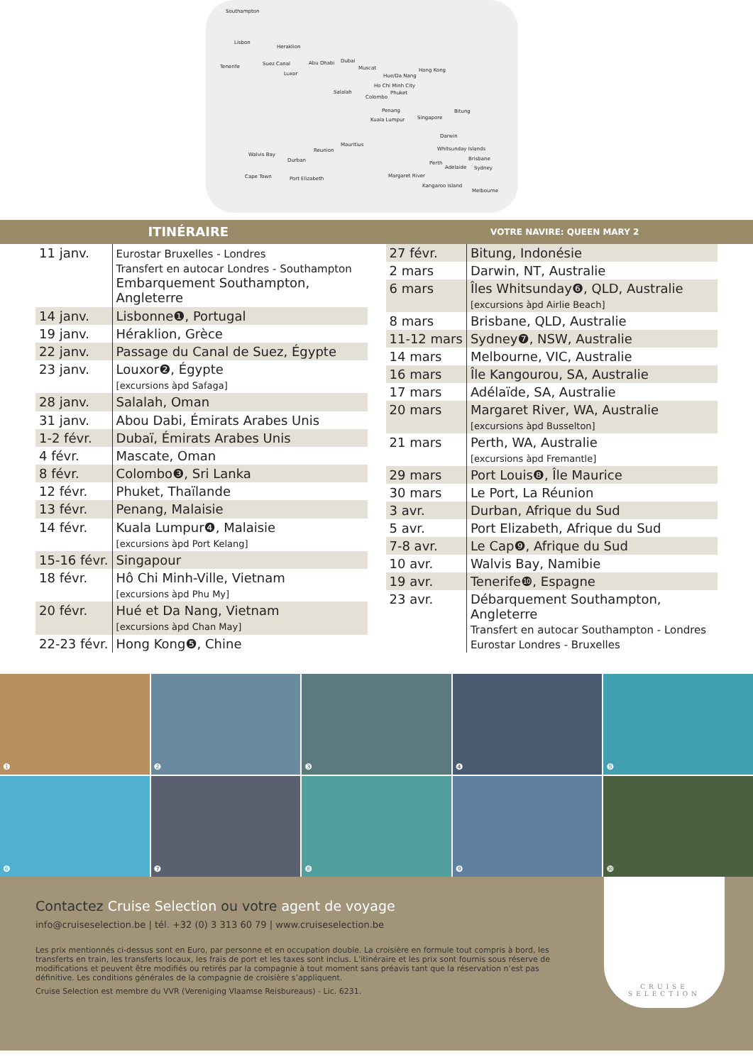Southampton
Lisbon
Heraklion
Tenerife Suez Canal
Luxor
Abu Dhabi Dubai
Muscat
Salalah
Colombo
Hue/Da Nang
Ho Chi Minh City
Phuket
Hong Kong
Penang
Kuala Lumpur Singapore
Bitung
Darwin
Whitsunday Islands
Brisbane
Perth
Adelaide Sydney
Margaret River
Kangaroo Island
Melbourne
Walvis Bay
Reunion
Mauritius
Durban
Cape Town Port Elizabeth
ITINÉRAIRE
VOTRE NAVIRE: QUEEN MARY 2
| 11 janv. | Eurostar Bruxelles - Londres Transfert en autocar Londres - Southampton Embarquement Southampton, Angleterre |
| 14 janv. | Lisbonne❶, Portugal |
| 19 janv. | Héraklion, Grèce |
| 22 janv. | Passage du Canal de Suez, Égypte |
| 23 janv. | Louxor❷, Égypte [excursions àpd Safaga] |
| 28 janv. | Salalah, Oman |
| 31 janv. | Abou Dabi, Émirats Arabes Unis |
| 1-2 févr. | Dubaï, Émirats Arabes Unis |
| 4 févr. | Mascate, Oman |
| 8 févr. | Colombo❸, Sri Lanka |
| 12 févr. | Phuket, Thaïlande |
| 13 févr. | Penang, Malaisie |
| 14 févr. | Kuala Lumpur❹, Malaisie [excursions àpd Port Kelang] |
| 15-16 févr. | Singapour |
| 18 févr. | Hô Chi Minh-Ville, Vietnam [excursions àpd Phu My] |
| 20 févr. | Hué et Da Nang, Vietnam [excursions àpd Chan May] |
| 22-23 févr. | Hong Kong❺, Chine |
| 27 févr. | Bitung, Indonésie |
| 2 mars | Darwin, NT, Australie |
| 6 mars | Îles Whitsunday❻, QLD, Australie [excursions àpd Airlie Beach] |
| 8 mars | Brisbane, QLD, Australie |
| 11-12 mars | Sydney❼, NSW, Australie |
| 14 mars | Melbourne, VIC, Australie |
| 16 mars | Île Kangourou, SA, Australie |
| 17 mars | Adélaïde, SA, Australie |
| 20 mars | Margaret River, WA, Australie [excursions àpd Busselton] |
| 21 mars | Perth, WA, Australie [excursions àpd Fremantle] |
| 29 mars | Port Louis❽, Île Maurice |
| 30 mars | Le Port, La Réunion |
| 3 avr. | Durban, Afrique du Sud |
| 5 avr. | Port Elizabeth, Afrique du Sud |
| 7-8 avr. | Le Cap❾, Afrique du Sud |
| 10 avr. | Walvis Bay, Namibie |
| 19 avr. | Tenerife❿, Espagne |
| 23 avr. | Débarquement Southampton, Angleterre Transfert en autocar Southampton - Londres Eurostar Londres - Bruxelles |
❶
❷
❸
❹
❺
❻
❼
❽
❾
❿
Contactez Cruise Selection ou votre agent de voyage
info@cruiseselection.be | tél. +32 (0) 3 313 60 79 | www.cruiseselection.be
Les prix mentionnés ci-dessus sont en Euro, par personne et en occupation double. La croisière en formule tout compris à bord, les transferts en train, les transferts locaux, les frais de port et les taxes sont inclus. L’itinéraire et les prix sont fournis sous réserve de modifications et peuvent être modifiés ou retirés par la compagnie à tout moment sans préavis tant que la réservation n’est pas définitive. Les conditions générales de la compagnie de croisière s’appliquent.
Cruise Selection est membre du VVR (Vereniging Vlaamse Reisbureaus) - Lic. 6231.
CRUISE
SELECTION